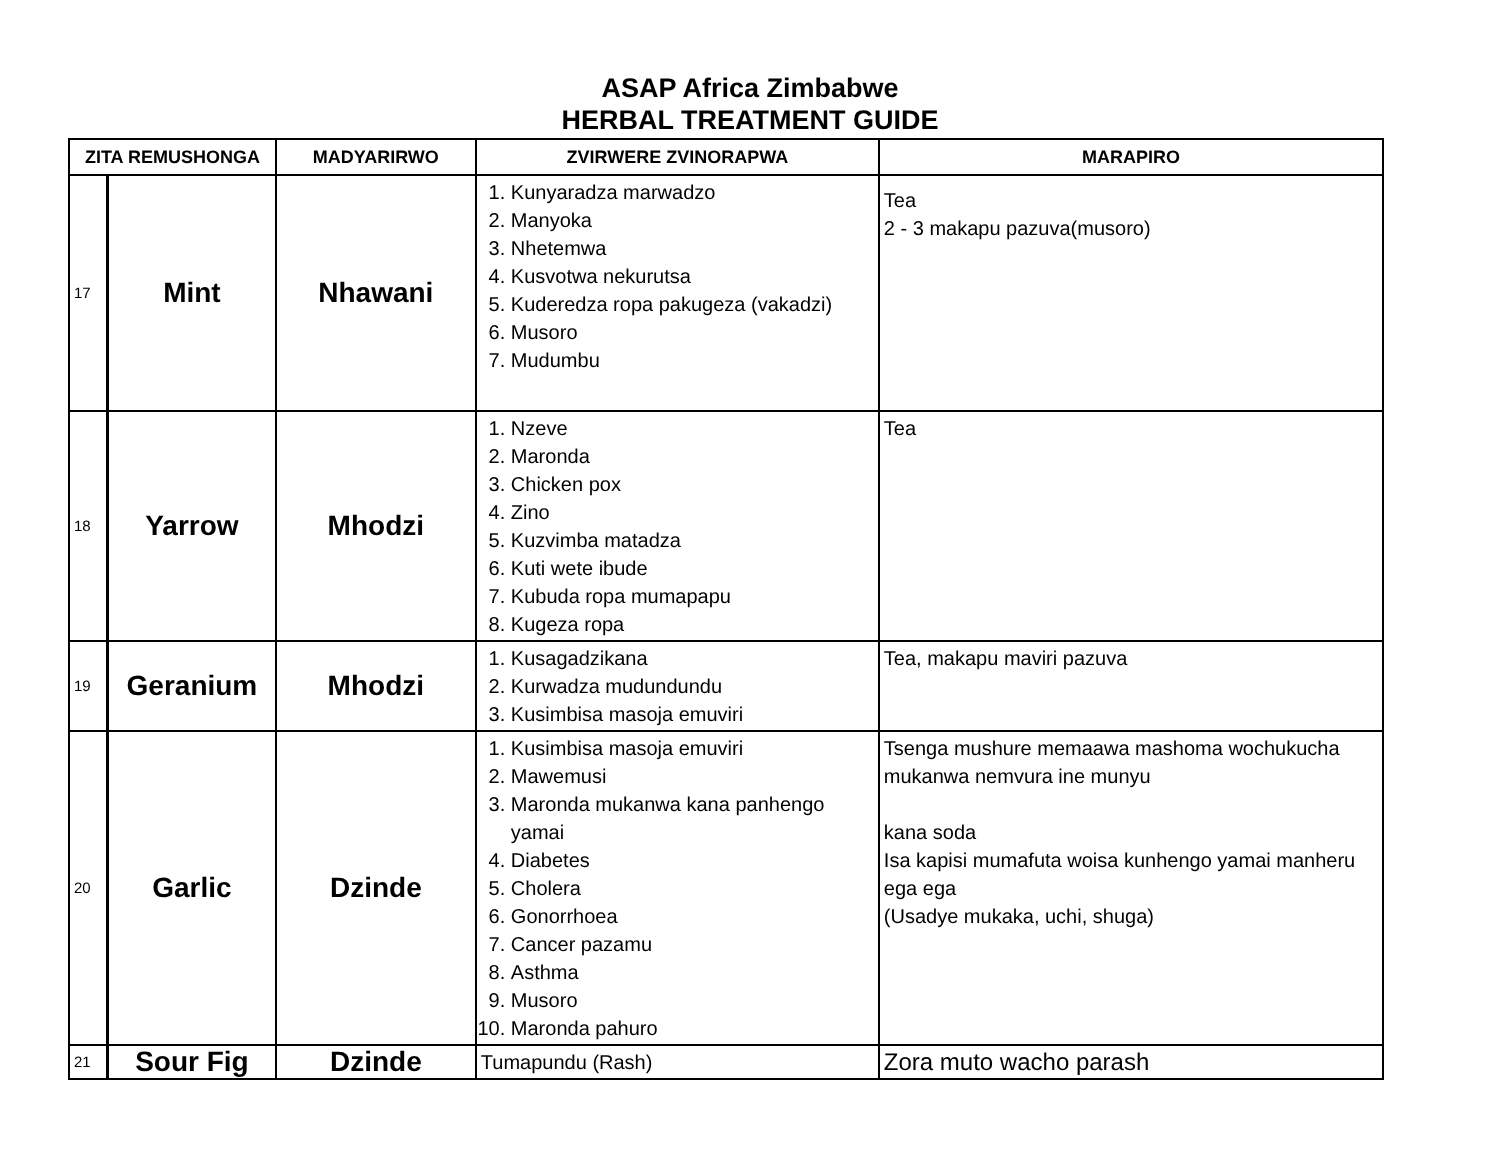ASAP Africa Zimbabwe
HERBAL TREATMENT GUIDE
| ZITA REMUSHONGA | | MADYARIRWO | ZVIRWERE ZVINORAPWA | MARAPIRO |
| --- | --- | --- | --- | --- |
| 17 | Mint | Nhawani | 1. Kunyaradza marwadzo 2. Manyoka 3. Nhetemwa 4. Kusvotwa nekurutsa 5. Kuderedza ropa pakugeza (vakadzi) 6. Musoro 7. Mudumbu | Tea 2 - 3 makapu pazuva(musoro) |
| 18 | Yarrow | Mhodzi | 1. Nzeve 2. Maronda 3. Chicken pox 4. Zino 5. Kuzvimba matadza 6. Kuti wete ibude 7. Kubuda ropa mumapapu 8. Kugeza ropa | Tea |
| 19 | Geranium | Mhodzi | 1. Kusagadzikana 2. Kurwadza mudundundu 3. Kusimbisa masoja emuviri | Tea, makapu maviri pazuva |
| 20 | Garlic | Dzinde | 1. Kusimbisa masoja emuviri 2. Mawemusi 3. Maronda mukanwa kana panhengo yamai 4. Diabetes 5. Cholera 6. Gonorrhoea 7. Cancer pazamu 8. Asthma 9. Musoro 10. Maronda pahuro | Tsenga mushure memaawa mashoma wochukucha mukanwa nemvura ine munyu kana soda Isa kapisi mumafuta woisa kunhengo yamai manheru ega ega (Usadye mukaka, uchi, shuga) |
| 21 | Sour Fig | Dzinde | Tumapundu (Rash) | Zora muto wacho parash |